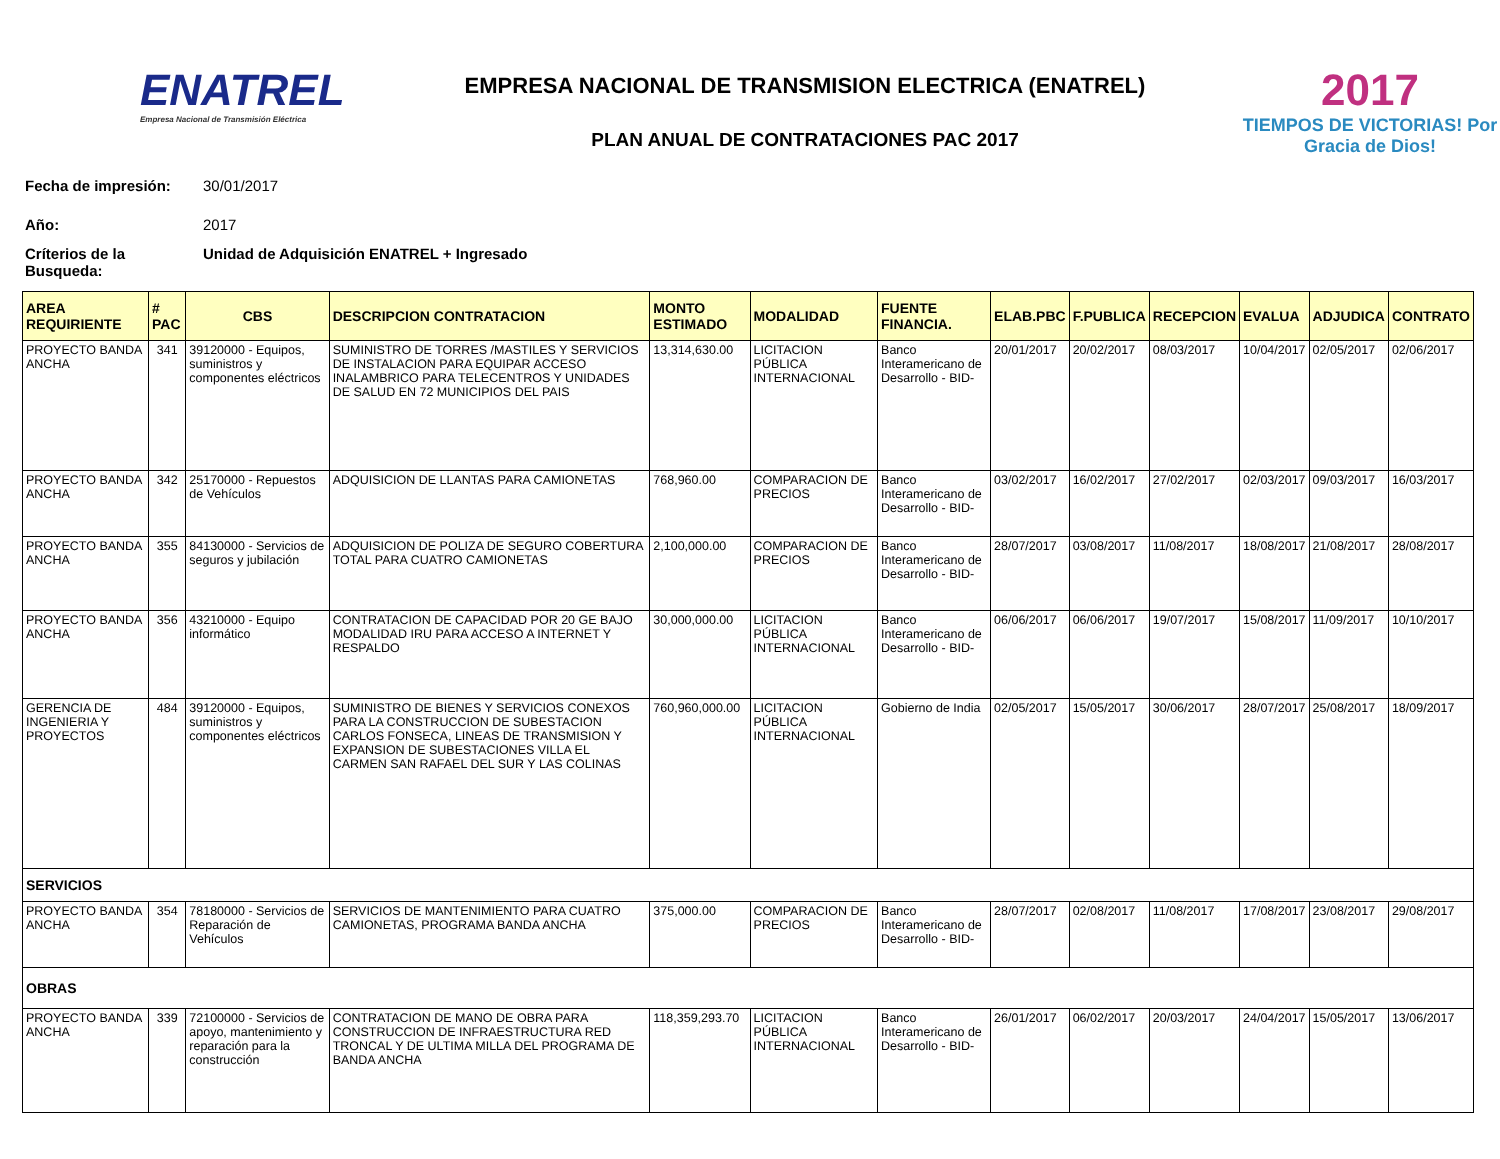ENATREL
Empresa Nacional de Transmisión Eléctrica
EMPRESA NACIONAL DE TRANSMISION ELECTRICA (ENATREL)
PLAN ANUAL DE CONTRATACIONES PAC 2017
2017
TIEMPOS DE VICTORIAS! Por Gracia de Dios!
Fecha de impresión: 30/01/2017
Año: 2017
Críterios de la Busqueda: Unidad de Adquisición ENATREL + Ingresado
| AREA REQUIRIENTE | # PAC | CBS | DESCRIPCION CONTRATACION | MONTO ESTIMADO | MODALIDAD | FUENTE FINANCIA. | ELAB.PBC | F.PUBLICA | RECEPCION | EVALUA | ADJUDICA | CONTRATO |
| --- | --- | --- | --- | --- | --- | --- | --- | --- | --- | --- | --- | --- |
| PROYECTO BANDA ANCHA | 341 | 39120000 - Equipos, suministros y componentes eléctricos | SUMINISTRO DE TORRES /MASTILES Y SERVICIOS DE INSTALACION PARA EQUIPAR ACCESO INALAMBRICO PARA TELECENTROS Y UNIDADES DE SALUD EN 72 MUNICIPIOS DEL PAIS | 13,314,630.00 | LICITACION PÚBLICA INTERNACIONAL | Banco Interamericano de Desarrollo - BID- | 20/01/2017 | 20/02/2017 | 08/03/2017 | 10/04/2017 | 02/05/2017 | 02/06/2017 |
| PROYECTO BANDA ANCHA | 342 | 25170000 - Repuestos de Vehículos | ADQUISICION DE LLANTAS PARA CAMIONETAS | 768,960.00 | COMPARACION DE PRECIOS | Banco Interamericano de Desarrollo - BID- | 03/02/2017 | 16/02/2017 | 27/02/2017 | 02/03/2017 | 09/03/2017 | 16/03/2017 |
| PROYECTO BANDA ANCHA | 355 | 84130000 - Servicios de seguros y jubilación | ADQUISICION DE POLIZA DE SEGURO COBERTURA TOTAL PARA CUATRO CAMIONETAS | 2,100,000.00 | COMPARACION DE PRECIOS | Banco Interamericano de Desarrollo - BID- | 28/07/2017 | 03/08/2017 | 11/08/2017 | 18/08/2017 | 21/08/2017 | 28/08/2017 |
| PROYECTO BANDA ANCHA | 356 | 43210000 - Equipo informático | CONTRATACION DE CAPACIDAD POR 20 GE BAJO MODALIDAD IRU PARA ACCESO A INTERNET Y RESPALDO | 30,000,000.00 | LICITACION PÚBLICA INTERNACIONAL | Banco Interamericano de Desarrollo - BID- | 06/06/2017 | 06/06/2017 | 19/07/2017 | 15/08/2017 | 11/09/2017 | 10/10/2017 |
| GERENCIA DE INGENIERIA Y PROYECTOS | 484 | 39120000 - Equipos, suministros y componentes eléctricos | SUMINISTRO DE BIENES Y SERVICIOS CONEXOS PARA LA CONSTRUCCION DE SUBESTACION CARLOS FONSECA, LINEAS DE TRANSMISION Y EXPANSION DE SUBESTACIONES VILLA EL CARMEN SAN RAFAEL DEL SUR Y LAS COLINAS | 760,960,000.00 | LICITACION PÚBLICA INTERNACIONAL | Gobierno de India | 02/05/2017 | 15/05/2017 | 30/06/2017 | 28/07/2017 | 25/08/2017 | 18/09/2017 |
| SERVICIOS | | | | | | | | | | | | |
| PROYECTO BANDA ANCHA | 354 | 78180000 - Servicios de Reparación de Vehículos | SERVICIOS DE MANTENIMIENTO PARA CUATRO CAMIONETAS, PROGRAMA BANDA ANCHA | 375,000.00 | COMPARACION DE PRECIOS | Banco Interamericano de Desarrollo - BID- | 28/07/2017 | 02/08/2017 | 11/08/2017 | 17/08/2017 | 23/08/2017 | 29/08/2017 |
| OBRAS | | | | | | | | | | | | |
| PROYECTO BANDA ANCHA | 339 | 72100000 - Servicios de apoyo, mantenimiento y reparación para la construcción | CONTRATACION DE MANO DE OBRA PARA CONSTRUCCION DE INFRAESTRUCTURA RED TRONCAL Y DE ULTIMA MILLA DEL PROGRAMA DE BANDA ANCHA | 118,359,293.70 | LICITACION PÚBLICA INTERNACIONAL | Banco Interamericano de Desarrollo - BID- | 26/01/2017 | 06/02/2017 | 20/03/2017 | 24/04/2017 | 15/05/2017 | 13/06/2017 |